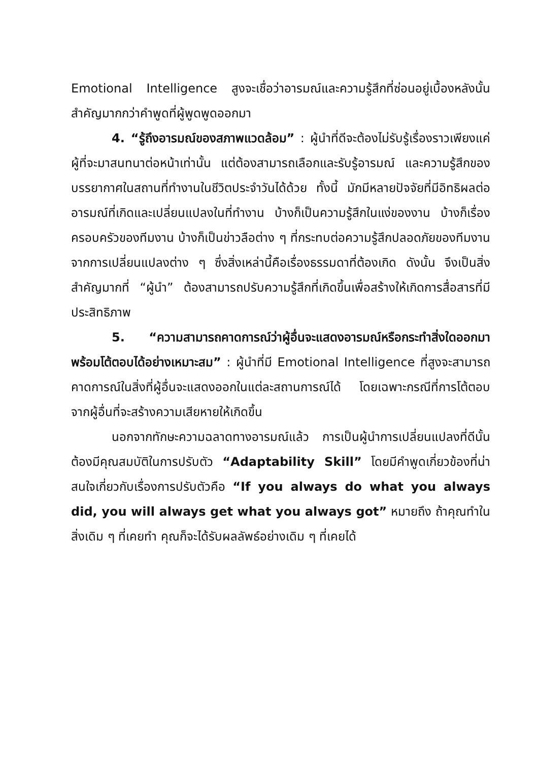Emotional Intelligence สูงจะเชื่อว่าอารมณ์และความรู้สึกที่ซ่อนอยู่เบื้องหลังนั้นสำคัญมากกว่าคำพูดที่ผู้พูดพูดออกมา
4. “รู้ถึงอารมณ์ของสภาพแวดล้อม” : ผู้นำที่ดีจะต้องไม่รับรู้เรื่องราวเพียงแค่ผู้ที่จะมาสนทนาต่อหน้าเท่านั้น แต่ต้องสามารถเลือกและรับรู้อารมณ์ และความรู้สึกของบรรยากาศในสถานที่ทำงานในชีวิตประจำวันได้ด้วย ทั้งนี้ มักมีหลายปัจจัยที่มีอิทธิผลต่ออารมณ์ที่เกิดและเปลี่ยนแปลงในที่ทำงาน บ้างก็เป็นความรู้สึกในแง่ของงาน บ้างก็เรื่องครอบครัวของทีมงาน บ้างก็เป็นข่าวลือต่าง ๆ ที่กระทบต่อความรู้สึกปลอดภัยของทีมงานจากการเปลี่ยนแปลงต่าง ๆ ซึ่งสิ่งเหล่านี้คือเรื่องธรรมดาที่ต้องเกิด ดังนั้น จึงเป็นสิ่งสำคัญมากที่ “ผู้นำ” ต้องสามารถปรับความรู้สึกที่เกิดขึ้นเพื่อสร้างให้เกิดการสื่อสารที่มีประสิทธิภาพ
5. “ความสามารถคาดการณ์ว่าผู้อื่นจะแสดงอารมณ์หรือกระทำสิ่งใดออกมา พร้อมโต้ตอบได้อย่างเหมาะสม” : ผู้นำที่มี Emotional Intelligence ที่สูงจะสามารถคาดการณ์ในสิ่งที่ผู้อื่นจะแสดงออกในแต่ละสถานการณ์ได้ โดยเฉพาะกรณีที่การโต้ตอบจากผู้อื่นที่จะสร้างความเสียหายให้เกิดขึ้น
นอกจากทักษะความฉลาดทางอารมณ์แล้ว การเป็นผู้นำการเปลี่ยนแปลงที่ดีนั้นต้องมีคุณสมบัติในการปรับตัว “Adaptability Skill” โดยมีคำพูดเกี่ยวข้องที่น่าสนใจเกี่ยวกับเรื่องการปรับตัวคือ “If you always do what you always did, you will always get what you always got” หมายถึง ถ้าคุณทำในสิ่งเดิม ๆ ที่เคยทำ คุณก็จะได้รับผลลัพธ์อย่างเดิม ๆ ที่เคยได้